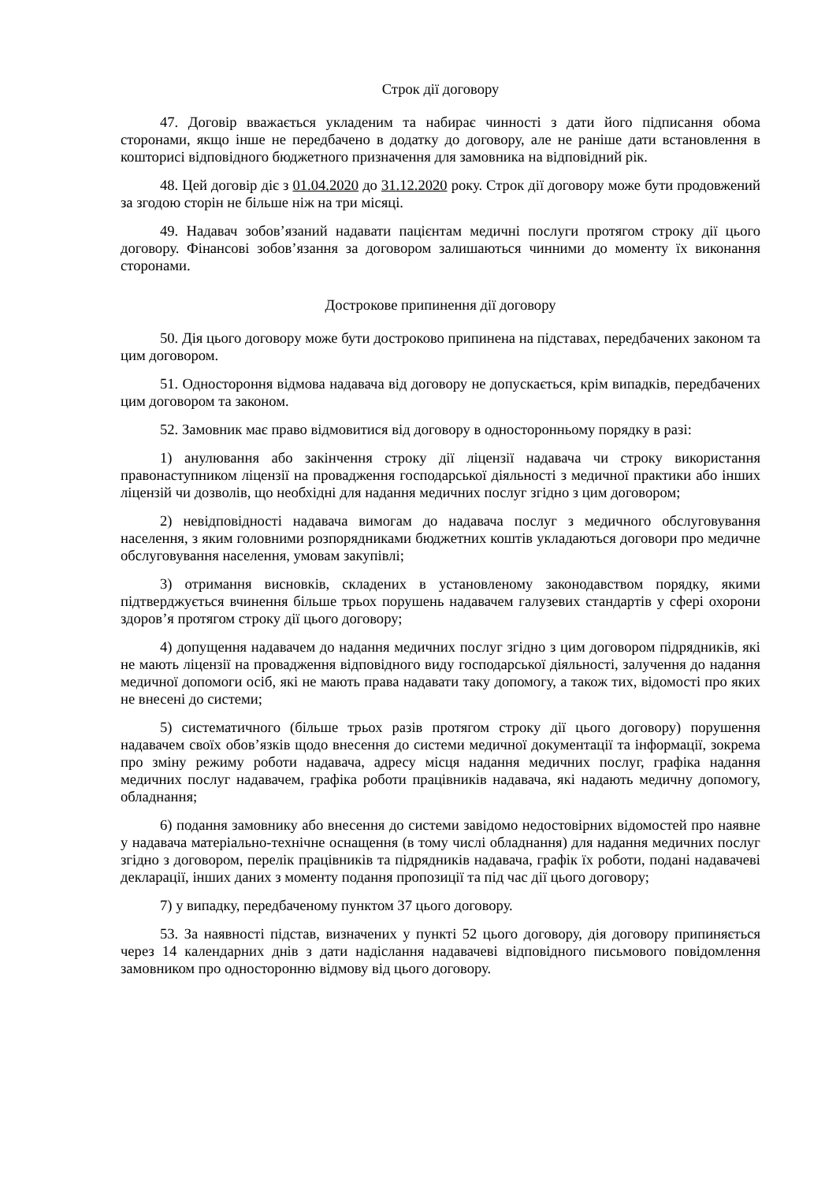Строк дії договору
47. Договір вважається укладеним та набирає чинності з дати його підписання обома сторонами, якщо інше не передбачено в додатку до договору, але не раніше дати встановлення в кошторисі відповідного бюджетного призначення для замовника на відповідний рік.
48. Цей договір діє з 01.04.2020 до 31.12.2020 року. Строк дії договору може бути продовжений за згодою сторін не більше ніж на три місяці.
49. Надавач зобов’язаний надавати пацієнтам медичні послуги протягом строку дії цього договору. Фінансові зобов’язання за договором залишаються чинними до моменту їх виконання сторонами.
Дострокове припинення дії договору
50. Дія цього договору може бути достроково припинена на підставах, передбачених законом та цим договором.
51. Одностороння відмова надавача від договору не допускається, крім випадків, передбачених цим договором та законом.
52. Замовник має право відмовитися від договору в односторонньому порядку в разі:
1) анулювання або закінчення строку дії ліцензії надавача чи строку використання правонаступником ліцензії на провадження господарської діяльності з медичної практики або інших ліцензій чи дозволів, що необхідні для надання медичних послуг згідно з цим договором;
2) невідповідності надавача вимогам до надавача послуг з медичного обслуговування населення, з яким головними розпорядниками бюджетних коштів укладаються договори про медичне обслуговування населення, умовам закупівлі;
3) отримання висновків, складених в установленому законодавством порядку, якими підтверджується вчинення більше трьох порушень надавачем галузевих стандартів у сфері охорони здоров’я протягом строку дії цього договору;
4) допущення надавачем до надання медичних послуг згідно з цим договором підрядників, які не мають ліцензії на провадження відповідного виду господарської діяльності, залучення до надання медичної допомоги осіб, які не мають права надавати таку допомогу, а також тих, відомості про яких не внесені до системи;
5) систематичного (більше трьох разів протягом строку дії цього договору) порушення надавачем своїх обов’язків щодо внесення до системи медичної документації та інформації, зокрема про зміну режиму роботи надавача, адресу місця надання медичних послуг, графіка надання медичних послуг надавачем, графіка роботи працівників надавача, які надають медичну допомогу, обладнання;
6) подання замовнику або внесення до системи завідомо недостовірних відомостей про наявне у надавача матеріально-технічне оснащення (в тому числі обладнання) для надання медичних послуг згідно з договором, перелік працівників та підрядників надавача, графік їх роботи, подані надавачеві декларації, інших даних з моменту подання пропозиції та під час дії цього договору;
7) у випадку, передбаченому пунктом 37 цього договору.
53. За наявності підстав, визначених у пункті 52 цього договору, дія договору припиняється через 14 календарних днів з дати надіслання надавачеві відповідного письмового повідомлення замовником про односторонню відмову від цього договору.